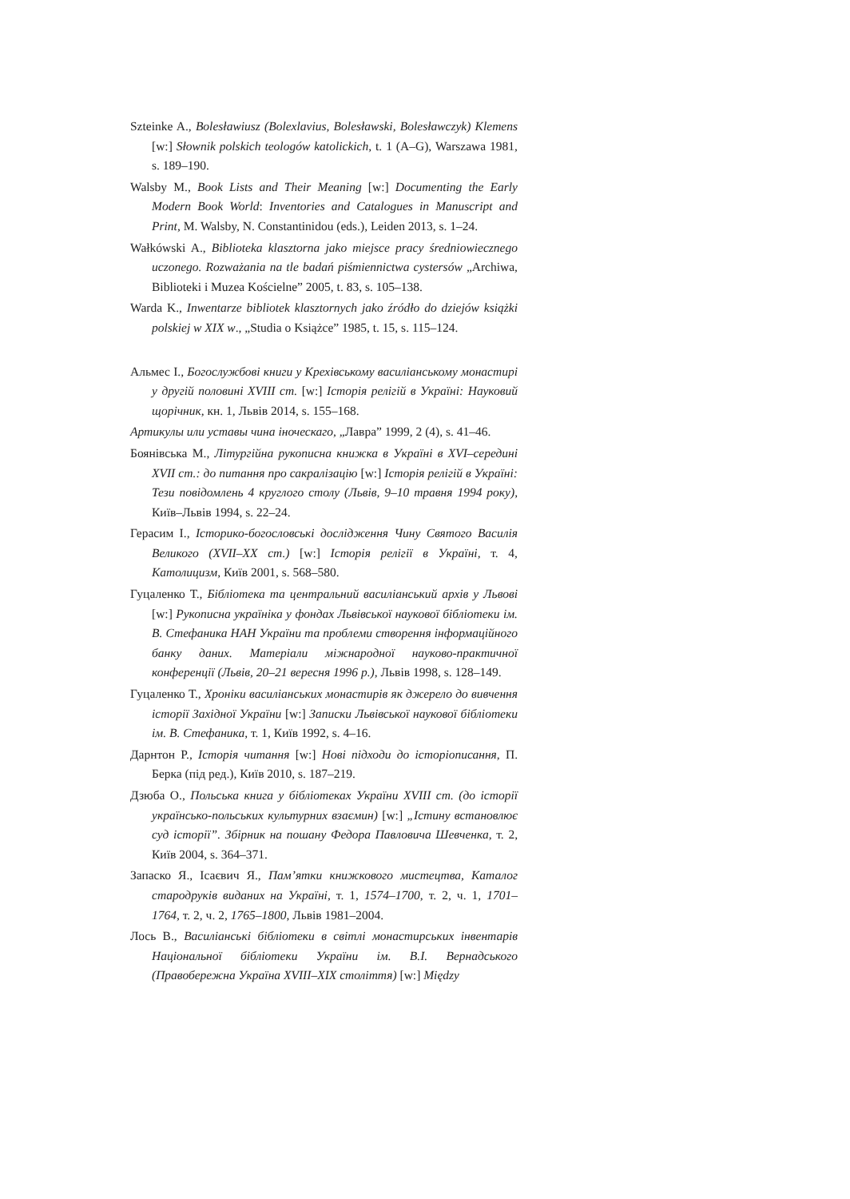Szteinke A., Bolesławiusz (Bolexlavius, Bolesławski, Bolesławczyk) Klemens [w:] Słownik polskich teologów katolickich, t. 1 (A–G), Warszawa 1981, s. 189–190.
Walsby M., Book Lists and Their Meaning [w:] Documenting the Early Modern Book World: Inventories and Catalogues in Manuscript and Print, M. Walsby, N. Constantinidou (eds.), Leiden 2013, s. 1–24.
Wałkówski A., Biblioteka klasztorna jako miejsce pracy średniowiecznego uczonego. Rozważania na tle badań piśmiennictwa cystersów „Archiwa, Biblioteki i Muzea Kościelne” 2005, t. 83, s. 105–138.
Warda K., Inwentarze bibliotek klasztornych jako źródło do dziejów książki polskiej w XIX w., „Studia o Książce” 1985, t. 15, s. 115–124.
Альмес I., Богослужбові книги у Крехівському василіанському монастирі у другій половині XVIII ст. [w:] Історія релігій в Україні: Науковий щорічник, кн. 1, Львів 2014, s. 155–168.
Артикулы или уставы чина іноческаго, „Лавра” 1999, 2 (4), s. 41–46.
Боянівська М., Літургійна рукописна книжка в Україні в XVI–середині XVII ст.: до питання про сакралізацію [w:] Історія релігій в Україні: Тези повідомлень 4 круглого столу (Львів, 9–10 травня 1994 року), Київ–Львів 1994, s. 22–24.
Герасим I., Історико-богословські дослідження Чину Святого Василія Великого (XVII–XX ст.) [w:] Історія релігії в Україні, т. 4, Католицизм, Київ 2001, s. 568–580.
Гуцаленко Т., Бібліотека та центральний василіанський архів у Львові [w:] Рукописна україніка у фондах Львівської наукової бібліотеки ім. В. Стефаника НАН України та проблеми створення інформаційного банку даних. Матеріали міжнародної науково-практичної конференції (Львів, 20–21 вересня 1996 р.), Львів 1998, s. 128–149.
Гуцаленко Т., Хроніки василіанських монастирів як джерело до вивчення історії Західної України [w:] Записки Львівської наукової бібліотеки ім. В. Стефаника, т. 1, Київ 1992, s. 4–16.
Дарнтон Р., Історія читання [w:] Нові підходи до історіописання, П. Берка (під ред.), Київ 2010, s. 187–219.
Дзюба О., Польська книга у бібліотеках України XVIII ст. (до історії українсько-польських культурних взаємин) [w:] „Істину встановлює суд історії”. Збірник на пошану Федора Павловича Шевченка, т. 2, Київ 2004, s. 364–371.
Запаско Я., Ісаєвич Я., Пам’ятки книжкового мистецтва, Каталог стародруків виданих на Україні, т. 1, 1574–1700, т. 2, ч. 1, 1701–1764, т. 2, ч. 2, 1765–1800, Львів 1981–2004.
Лось В., Василіанські бібліотеки в світлі монастирських інвентарів Національної бібліотеки України ім. В.І. Вернадського (Правобережна Україна XVIII–XIX століття) [w:] Między